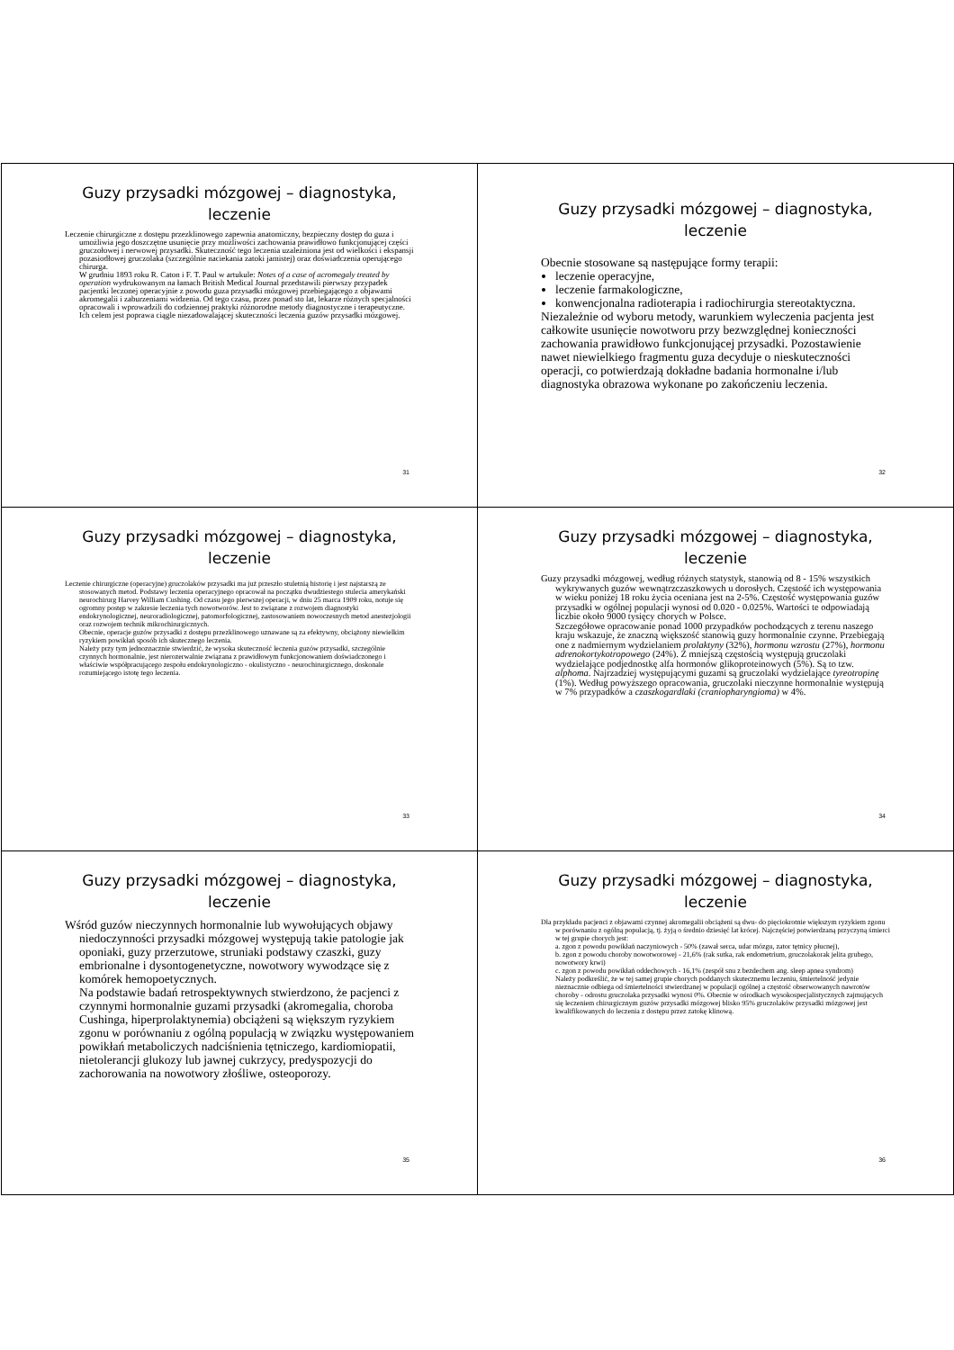Guzy przysadki mózgowej – diagnostyka, leczenie
Leczenie chirurgiczne z dostępu przezklinowego zapewnia anatomiczny, bezpieczny dostęp do guza i umożliwia jego doszczętne usunięcie przy możliwości zachowania prawidłowo funkcjonującej części gruczołowej i nerwowej przysadki. Skuteczność tego leczenia uzależniona jest od wielkości i ekspansji pozasiodłowej gruczolaka (szczególnie naciekania zatoki jamistej) oraz doświadczenia operującego chirurga.
W grudniu 1893 roku R. Caton i F. T. Paul w artukule: Notes of a case of acromegaly treated by operation wydrukowanym na łamach British Medical Journal przedstawili pierwszy przypadek pacjentki leczonej operacyjnie z powodu guza przysadki mózgowej przebiegającego z objawami akromegalii i zaburzeniami widzenia. Od tego czasu, przez ponad sto lat, lekarze różnych specjalności opracowali i wprowadzili do codziennej praktyki różnorodne metody diagnostyczne i terapeutyczne. Ich celem jest poprawa ciągle niezadowalającej skuteczności leczenia guzów przysadki mózgowej.
31
Guzy przysadki mózgowej – diagnostyka, leczenie
Obecnie stosowane są następujące formy terapii:
leczenie operacyjne,
leczenie farmakologiczne,
konwencjonalna radioterapia i radiochirurgia stereotaktyczna.
Niezależnie od wyboru metody, warunkiem wyleczenia pacjenta jest całkowite usunięcie nowotworu przy bezwzględnej konieczności zachowania prawidłowo funkcjonującej przysadki. Pozostawienie nawet niewielkiego fragmentu guza decyduje o nieskuteczności operacji, co potwierdzają dokładne badania hormonalne i/lub diagnostyka obrazowa wykonane po zakończeniu leczenia.
32
Guzy przysadki mózgowej – diagnostyka, leczenie
Leczenie chirurgiczne (operacyjne) gruczolaków przysadki ma już przeszło stuletnią historię i jest najstarszą ze stosowanych metod. Podstawy leczenia operacyjnego opracował na początku dwudziestego stulecia amerykański neurochirurg Harvey William Cushing. Od czasu jego pierwszej operacji, w dniu 25 marca 1909 roku, notuje się ogromny postęp w zakresie leczenia tych nowotworów. Jest to związane z rozwojem diagnostyki endokrynologicznej, neuroradiologicznej, patomorfologicznej, zastosowaniem nowoczesnych metod anestezjologii oraz rozwojem technik mikrochirurgicznych.
Obecnie, operacje guzów przysadki z dostępu przezklinowego uznawane są za efektywny, obciążony niewielkim ryzykiem powikłań sposób ich skutecznego leczenia.
Należy przy tym jednoznacznie stwierdzić, że wysoka skuteczność leczenia guzów przysadki, szczególnie czynnych hormonalnie, jest nierozerwalnie związana z prawidłowym funkcjonowaniem doświadczonego i właściwie współpracującego zespołu endokrynologiczno - okulistyczno - neurochirurgicznego, doskonale rozumiejącego istotę tego leczenia.
33
Guzy przysadki mózgowej – diagnostyka, leczenie
Guzy przysadki mózgowej, według różnych statystyk, stanowią od 8 - 15% wszystkich wykrywanych guzów wewnątrzczaszkowych u dorosłych. Częstość ich występowania w wieku poniżej 18 roku życia oceniana jest na 2-5%. Częstość występowania guzów przysadki w ogólnej populacji wynosi od 0.020 - 0.025%. Wartości te odpowiadają liczbie około 9000 tysięcy chorych w Polsce.
Szczegółowe opracowanie ponad 1000 przypadków pochodzących z terenu naszego kraju wskazuje, że znaczną większość stanowią guzy hormonalnie czynne. Przebiegają one z nadmiernym wydzielaniem prolaktyny (32%), hormonu wzrostu (27%), hormonu adrenokortykotropowego (24%). Z mniejszą częstością występują gruczolaki wydzielające podjednostkę alfa hormonów glikoproteinowych (5%). Są to tzw. alphoma. Najrzadziej występującymi guzami są gruczolaki wydzielające tyreotropinę (1%). Według powyższego opracowania, gruczolaki nieczynne hormonalnie występują w 7% przypadków a czaszkogardlaki (craniopharyngioma) w 4%.
34
Guzy przysadki mózgowej – diagnostyka, leczenie
Wśród guzów nieczynnych hormonalnie lub wywołujących objawy niedoczynności przysadki mózgowej występują takie patologie jak oponiaki, guzy przerzutowe, struniaki podstawy czaszki, guzy embrionalne i dysontogenetyczne, nowotwory wywodzące się z komórek hemopoetycznych.
Na podstawie badań retrospektywnych stwierdzono, że pacjenci z czynnymi hormonalnie guzami przysadki (akromegalia, choroba Cushinga, hiperprolaktynemia) obciążeni są większym ryzykiem zgonu w porównaniu z ogólną populacją w związku występowaniem powikłań metaboliczych nadciśnienia tętniczego, kardiomiopatii, nietolerancji glukozy lub jawnej cukrzycy, predyspozycji do zachorowania na nowotwory złośliwe, osteoporozy.
35
Guzy przysadki mózgowej – diagnostyka, leczenie
Dla przykładu pacjenci z objawami czynnej akromegalii obciążeni są dwu- do pięciokrotnie większym ryzykiem zgonu w porównaniu z ogólną populacją, tj. żyją o średnio dziesięć lat krócej. Najczęściej potwierdzaną przyczyną śmierci w tej grupie chorych jest:
a. zgon z powodu powikłań naczyniowych - 50% (zawał serca, udar mózgu, zator tętnicy płucnej),
b. zgon z powodu choroby nowotworowej - 21,6% (rak sutka, rak endometrium, gruczolakorak jelita grubego, nowotwory krwi)
c. zgon z powodu powikłań oddechowych - 16,1% (zespół snu z bezdechem ang. sleep apnea syndrom)
Należy podkreślić, że w tej samej grupie chorych poddanych skutecznemu leczeniu, śmiertelność jedynie nieznacznie odbiega od śmiertelności stwierdzanej w populacji ogólnej a częstość obserwowanych nawrotów choroby - odrostu gruczolaka przysadki wynosi 0%. Obecnie w ośrodkach wysokospecjalistycznych zajmujących się leczeniem chirurgicznym guzów przysadki mózgowej blisko 95% gruczolaków przysadki mózgowej jest kwalifikowanych do leczenia z dostępu przez zatokę klinową.
36